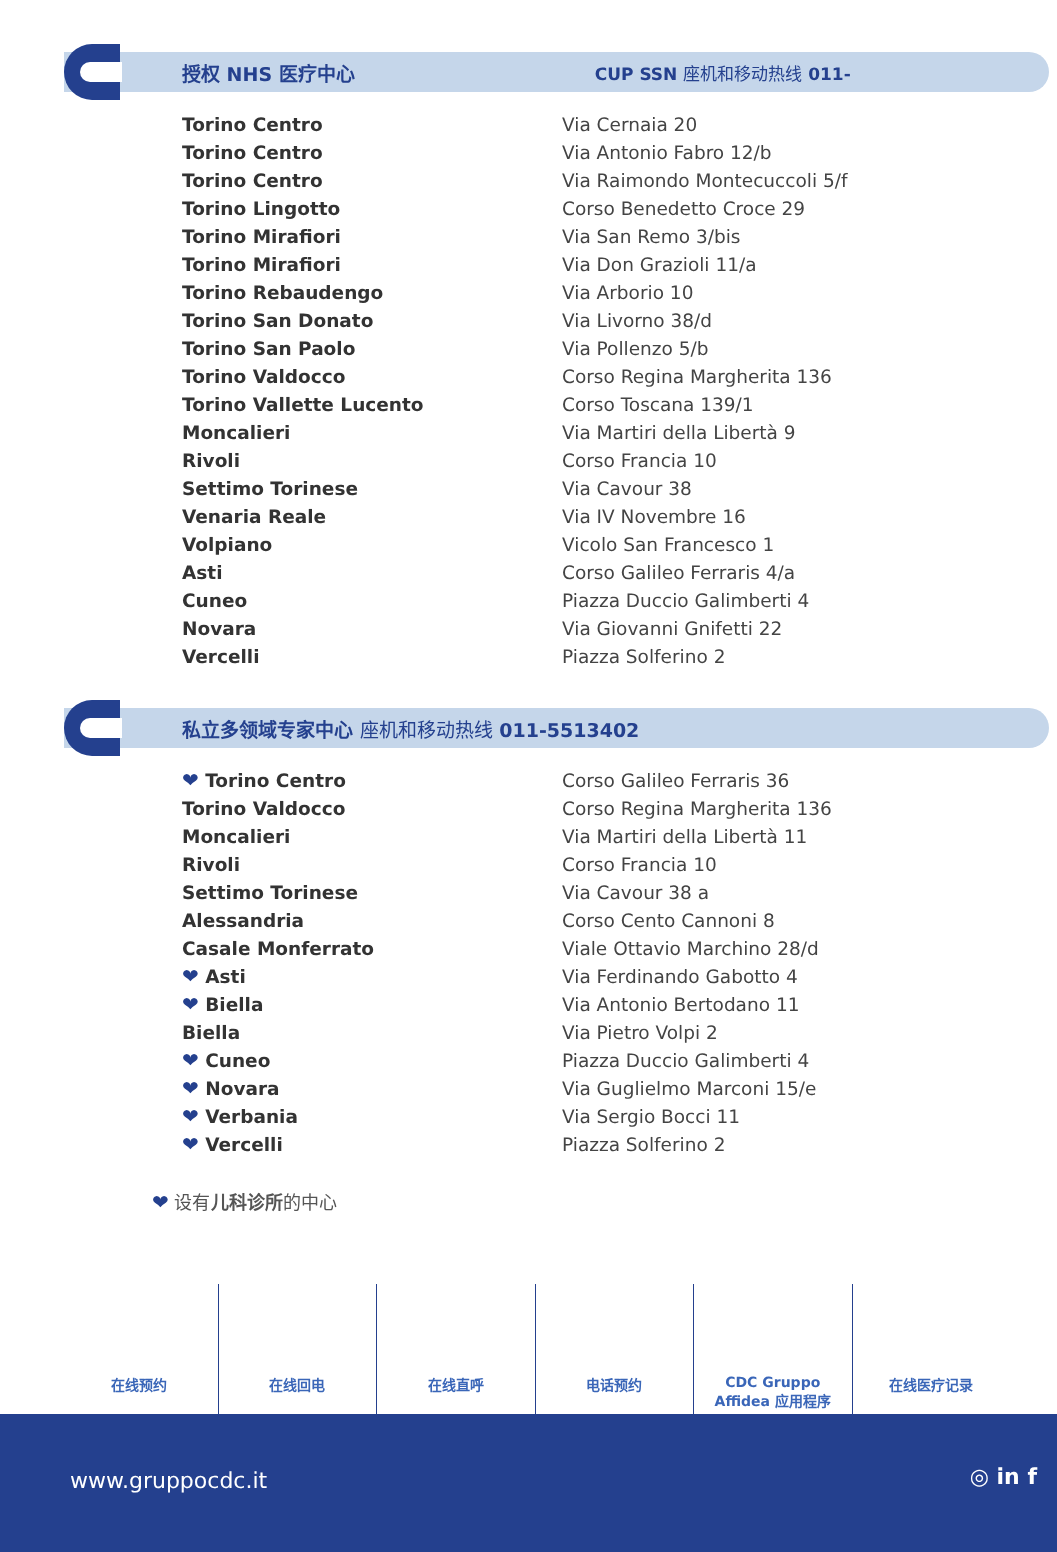授权 NHS 医疗中心 CUP SSN 座机和移动热线 011-
| Torino Centro | Via Cernaia 20 |
| Torino Centro | Via Antonio Fabro 12/b |
| Torino Centro | Via Raimondo Montecuccoli 5/f |
| Torino Lingotto | Corso Benedetto Croce 29 |
| Torino Mirafiori | Via San Remo 3/bis |
| Torino Mirafiori | Via Don Grazioli 11/a |
| Torino Rebaudengo | Via Arborio 10 |
| Torino San Donato | Via Livorno 38/d |
| Torino San Paolo | Via Pollenzo 5/b |
| Torino Valdocco | Corso Regina Margherita 136 |
| Torino Vallette Lucento | Corso Toscana 139/1 |
| Moncalieri | Via Martiri della Libertà 9 |
| Rivoli | Corso Francia 10 |
| Settimo Torinese | Via Cavour 38 |
| Venaria Reale | Via IV Novembre 16 |
| Volpiano | Vicolo San Francesco 1 |
| Asti | Corso Galileo Ferraris 4/a |
| Cuneo | Piazza Duccio Galimberti 4 |
| Novara | Via Giovanni Gnifetti 22 |
| Vercelli | Piazza Solferino 2 |
私立多领域专家中心 座机和移动热线 011-5513402
| ❤ Torino Centro | Corso Galileo Ferraris 36 |
| Torino Valdocco | Corso Regina Margherita 136 |
| Moncalieri | Via Martiri della Libertà 11 |
| Rivoli | Corso Francia 10 |
| Settimo Torinese | Via Cavour 38 a |
| Alessandria | Corso Cento Cannoni 8 |
| Casale Monferrato | Viale Ottavio Marchino 28/d |
| ❤ Asti | Via Ferdinando Gabotto 4 |
| ❤ Biella | Via Antonio Bertodano 11 |
| Biella | Via Pietro Volpi 2 |
| ❤ Cuneo | Piazza Duccio Galimberti 4 |
| ❤ Novara | Via Guglielmo Marconi 15/e |
| ❤ Verbania | Via Sergio Bocci 11 |
| ❤ Vercelli | Piazza Solferino 2 |
❤ 设有儿科诊所的中心
在线预约 在线回电 在线直呼 电话预约 CDC Gruppo
Affidea 应用程序
在线医疗记录
www.gruppocdc.it ◎ in f